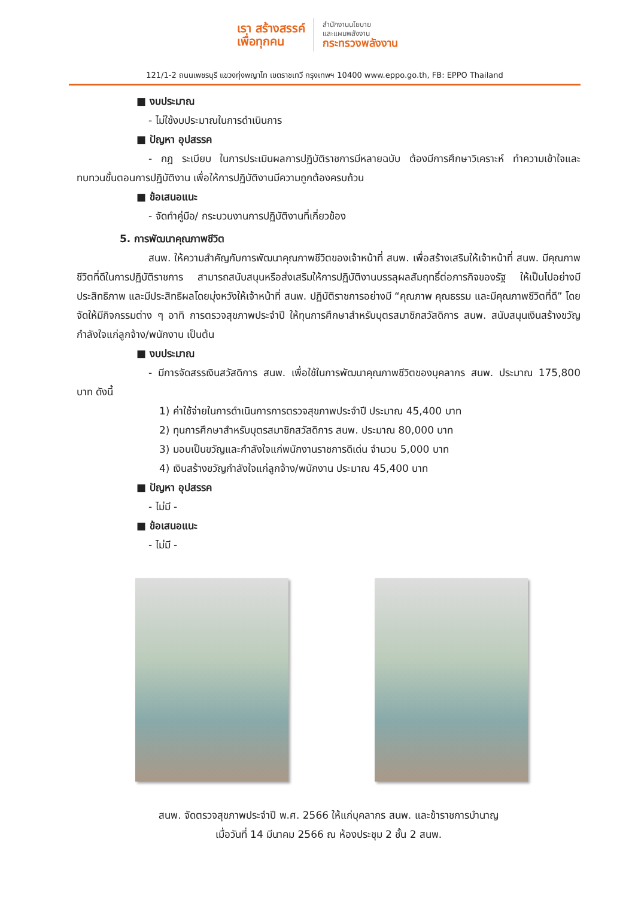เรา สร้างสรรค์
เพื่อทุกคน
สำนักงานนโยบาย
และแผนพลังงาน
กระทรวงพลังงาน
121/1-2 ถนนเพชรบุรี แขวงทุ่งพญาไท เขตราชเทวี กรุงเทพฯ 10400 www.eppo.go.th, FB: EPPO Thailand
■ งบประมาณ
- ไม่ใช้งบประมาณในการดำเนินการ
■ ปัญหา อุปสรรค
- กฎ ระเบียบ ในการประเมินผลการปฏิบัติราชการมีหลายฉบับ ต้องมีการศึกษาวิเคราะห์ ทำความเข้าใจและทบทวนขั้นตอนการปฏิบัติงาน เพื่อให้การปฏิบัติงานมีความถูกต้องครบถ้วน
■ ข้อเสนอแนะ
- จัดทำคู่มือ/ กระบวนงานการปฏิบัติงานที่เกี่ยวข้อง
5. การพัฒนาคุณภาพชีวิต
สนพ. ให้ความสำคัญกับการพัฒนาคุณภาพชีวิตของเจ้าหน้าที่ สนพ. เพื่อสร้างเสริมให้เจ้าหน้าที่ สนพ. มีคุณภาพชีวิตที่ดีในการปฏิบัติราชการ สามารถสนับสนุนหรือส่งเสริมให้การปฏิบัติงานบรรลุผลสัมฤทธิ์ต่อภารกิจของรัฐ ให้เป็นไปอย่างมีประสิทธิภาพ และมีประสิทธิผลโดยมุ่งหวังให้เจ้าหน้าที่ สนพ. ปฏิบัติราชการอย่างมี “คุณภาพ คุณธรรม และมีคุณภาพชีวิตที่ดี” โดยจัดให้มีกิจกรรมต่าง ๆ อาทิ การตรวจสุขภาพประจำปี ให้ทุนการศึกษาสำหรับบุตรสมาชิกสวัสดิการ สนพ. สนับสนุนเงินสร้างขวัญกำลังใจแก่ลูกจ้าง/พนักงาน เป็นต้น
■ งบประมาณ
- มีการจัดสรรเงินสวัสดิการ สนพ. เพื่อใช้ในการพัฒนาคุณภาพชีวิตของบุคลากร สนพ. ประมาณ 175,800 บาท ดังนี้
1) ค่าใช้จ่ายในการดำเนินการการตรวจสุขภาพประจำปี ประมาณ 45,400 บาท
2) ทุนการศึกษาสำหรับบุตรสมาชิกสวัสดิการ สนพ. ประมาณ 80,000 บาท
3) มอบเป็นขวัญและกำลังใจแก่พนักงานราชการดีเด่น จำนวน 5,000 บาท
4) เงินสร้างขวัญกำลังใจแก่ลูกจ้าง/พนักงาน ประมาณ 45,400 บาท
■ ปัญหา อุปสรรค
- ไม่มี -
■ ข้อเสนอแนะ
- ไม่มี -
สนพ. จัดตรวจสุขภาพประจำปี พ.ศ. 2566 ให้แก่บุคลากร สนพ. และข้าราชการบำนาญ
เมื่อวันที่ 14 มีนาคม 2566 ณ ห้องประชุม 2 ชั้น 2 สนพ.